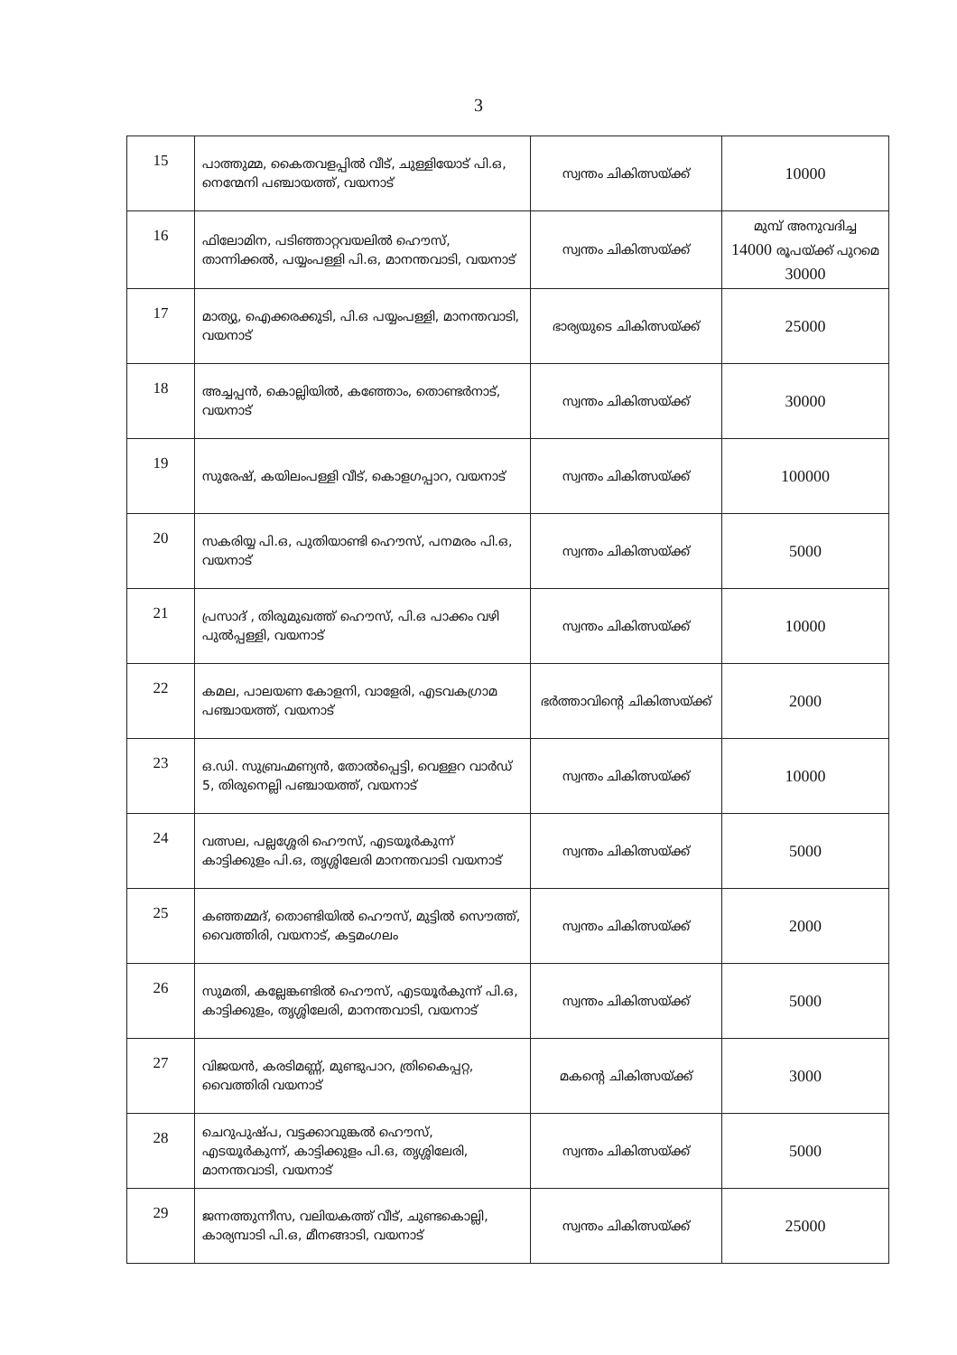3
| 15 | പാത്തുമ്മ, കൈതവളപ്പിൽ വീട്, ചുള്ളിയോട് പി.ഒ, നെന്മേനി പഞ്ചായത്ത്, വയനാട് | സ്വന്തം ചികിത്സയ്ക്ക് | 10000 |
| 16 | ഫിലോമിന, പടിഞ്ഞാറ്റവയലിൽ ഹൌസ്, താന്നിക്കൽ, പയ്യംപള്ളി പി.ഒ, മാനന്തവാടി, വയനാട് | സ്വന്തം ചികിത്സയ്ക്ക് | മുമ്പ് അനുവദിച്ച 14000 രൂപയ്ക്ക് പുറമെ 30000 |
| 17 | മാത്യു, ഐക്കരക്കുടി, പി.ഒ പയ്യംപള്ളി, മാനന്തവാടി, വയനാട് | ഭാര്യയുടെ ചികിത്സയ്ക്ക് | 25000 |
| 18 | അച്ചപ്പൻ, കൊല്ലിയിൽ, കഞ്ഞോം, തൊണ്ടർനാട്, വയനാട് | സ്വന്തം ചികിത്സയ്ക്ക് | 30000 |
| 19 | സുരേഷ്, കയിലംപള്ളി വീട്, കൊളഗപ്പാറ, വയനാട് | സ്വന്തം ചികിത്സയ്ക്ക് | 100000 |
| 20 | സകരിയ്യ പി.ഒ, പുതിയാണ്ടി ഹൌസ്, പനമരം പി.ഒ, വയനാട് | സ്വന്തം ചികിത്സയ്ക്ക് | 5000 |
| 21 | പ്രസാദ് , തിരുമുഖത്ത് ഹൌസ്, പി.ഒ പാക്കം വഴി പുൽപ്പള്ളി, വയനാട് | സ്വന്തം ചികിത്സയ്ക്ക് | 10000 |
| 22 | കമല, പാലയണ കോളനി, വാളേരി, എടവകഗ്രാമ പഞ്ചായത്ത്, വയനാട് | ഭർത്താവിന്റെ ചികിത്സയ്ക്ക് | 2000 |
| 23 | ഒ.ഡി. സുബ്രഹ്മണ്യൻ, തോൽപ്പെട്ടി, വെള്ളറ വാർഡ് 5, തിരുനെല്ലി പഞ്ചായത്ത്, വയനാട് | സ്വന്തം ചികിത്സയ്ക്ക് | 10000 |
| 24 | വത്സല, പല്ലശ്ശേരി ഹൌസ്, എടയൂർകുന്ന് കാട്ടിക്കുളം പി.ഒ, തൃശ്ശിലേരി മാനന്തവാടി വയനാട് | സ്വന്തം ചികിത്സയ്ക്ക് | 5000 |
| 25 | കഞ്ഞമ്മദ്, തൊണ്ടിയിൽ ഹൌസ്, മുട്ടിൽ സൌത്ത്, വൈത്തിരി, വയനാട്, കട്ടമംഗലം | സ്വന്തം ചികിത്സയ്ക്ക് | 2000 |
| 26 | സുമതി, കല്ലേങ്കണ്ടിൽ ഹൌസ്, എടയൂർകുന്ന് പി.ഒ, കാട്ടിക്കുളം, തൃശ്ശിലേരി, മാനന്തവാടി, വയനാട് | സ്വന്തം ചികിത്സയ്ക്ക് | 5000 |
| 27 | വിജയൻ, കരടിമണ്ണ്, മുണ്ടുപാറ, ത്രികൈപ്പറ്റ, വൈത്തിരി വയനാട് | മകന്റെ ചികിത്സയ്ക്ക് | 3000 |
| 28 | ചെറുപുഷ്പ, വട്ടക്കാവുങ്കൽ ഹൌസ്, എടയൂർകുന്ന്, കാട്ടിക്കുളം പി.ഒ, തൃശ്ശിലേരി, മാനന്തവാടി, വയനാട് | സ്വന്തം ചികിത്സയ്ക്ക് | 5000 |
| 29 | ജന്നത്തുന്നീസ, വലിയകത്ത് വീട്, ചുണ്ടകൊല്ലി, കാര്യമ്പാടി പി.ഒ, മീനങ്ങാടി, വയനാട് | സ്വന്തം ചികിത്സയ്ക്ക് | 25000 |